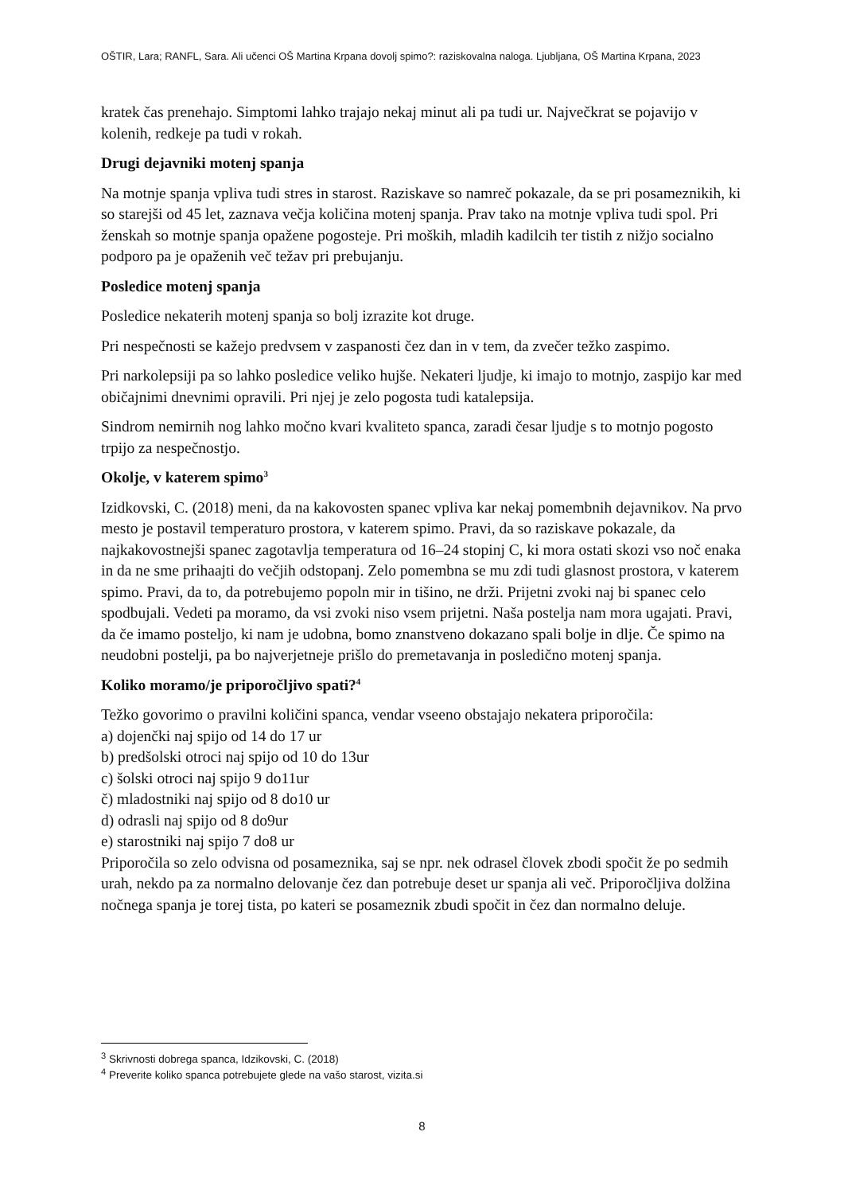OŠTIR, Lara; RANFL, Sara. Ali učenci OŠ Martina Krpana dovolj spimo?: raziskovalna naloga. Ljubljana, OŠ Martina Krpana, 2023
kratek čas prenehajo. Simptomi lahko trajajo nekaj minut ali pa tudi ur. Največkrat se pojavijo v kolenih, redkeje pa tudi v rokah.
Drugi dejavniki motenj spanja
Na motnje spanja vpliva tudi stres in starost. Raziskave so namreč pokazale, da se pri posameznikih, ki so starejši od 45 let, zaznava večja količina motenj spanja. Prav tako na motnje vpliva tudi spol. Pri ženskah so motnje spanja opažene pogosteje. Pri moških, mladih kadilcih ter tistih z nižjo socialno podporo pa je opaženih več težav pri prebujanju.
Posledice motenj spanja
Posledice nekaterih motenj spanja so bolj izrazite kot druge.
Pri nespečnosti se kažejo predvsem v zaspanosti čez dan in v tem, da zvečer težko zaspimo.
Pri narkolepsiji pa so lahko posledice veliko hujše. Nekateri ljudje, ki imajo to motnjo, zaspijo kar med običajnimi dnevnimi opravili. Pri njej je zelo pogosta tudi katalepsija.
Sindrom nemirnih nog lahko močno kvari kvaliteto spanca, zaradi česar ljudje s to motnjo pogosto trpijo za nespečnostjo.
Okolje, v katerem spimo<sup>3</sup>
Izidkovski, C. (2018) meni, da na kakovosten spanec vpliva kar nekaj pomembnih dejavnikov. Na prvo mesto je postavil temperaturo prostora, v katerem spimo. Pravi, da so raziskave pokazale, da najkakovostnejši spanec zagotavlja temperatura od 16–24 stopinj C, ki mora ostati skozi vso noč enaka in da ne sme prihaajti do večjih odstopanj. Zelo pomembna se mu zdi tudi glasnost prostora, v katerem spimo. Pravi, da to, da potrebujemo popoln mir in tišino, ne drži. Prijetni zvoki naj bi spanec celo spodbujali. Vedeti pa moramo, da vsi zvoki niso vsem prijetni. Naša postelja nam mora ugajati. Pravi, da če imamo posteljo, ki nam je udobna, bomo znanstveno dokazano spali bolje in dlje. Če spimo na neudobni postelji, pa bo najverjetneje prišlo do premetavanja in posledično motenj spanja.
Koliko moramo/je priporočljivo spati?<sup>4</sup>
Težko govorimo o pravilni količini spanca, vendar vseeno obstajajo nekatera priporočila:
a) dojenčki naj spijo od 14 do 17 ur
b) predšolski otroci naj spijo od 10 do 13ur
c) šolski otroci naj spijo 9 do11ur
č) mladostniki naj spijo od 8 do10 ur
d) odrasli naj spijo od 8 do9ur
e) starostniki naj spijo 7 do8 ur
Priporočila so zelo odvisna od posameznika, saj se npr. nek odrasel človek zbodi spočit že po sedmih urah, nekdo pa za normalno delovanje čez dan potrebuje deset ur spanja ali več. Priporočljiva dolžina nočnega spanja je torej tista, po kateri se posameznik zbudi spočit in čez dan normalno deluje.
<sup>3</sup> Skrivnosti dobrega spanca, Idzikovski, C. (2018)
<sup>4</sup> Preverite koliko spanca potrebujete glede na vašo starost, vizita.si
8